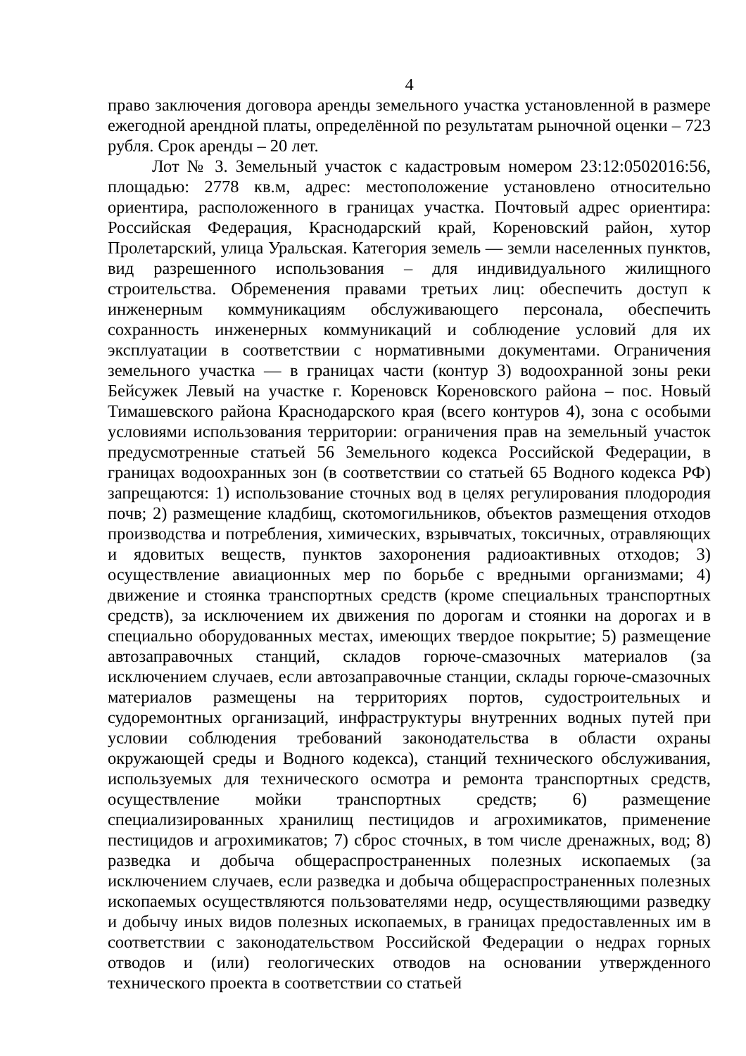4
право заключения договора аренды земельного участка установленной в размере ежегодной арендной платы, определённой по результатам рыночной оценки – 723 рубля. Срок аренды – 20 лет.
Лот № 3. Земельный участок с кадастровым номером 23:12:0502016:56, площадью: 2778 кв.м, адрес: местоположение установлено относительно ориентира, расположенного в границах участка. Почтовый адрес ориентира: Российская Федерация, Краснодарский край, Кореновский район, хутор Пролетарский, улица Уральская. Категория земель — земли населенных пунктов, вид разрешенного использования – для индивидуального жилищного строительства. Обременения правами третьих лиц: обеспечить доступ к инженерным коммуникациям обслуживающего персонала, обеспечить сохранность инженерных коммуникаций и соблюдение условий для их эксплуатации в соответствии с нормативными документами. Ограничения земельного участка — в границах части (контур 3) водоохранной зоны реки Бейсужек Левый на участке г. Кореновск Кореновского района – пос. Новый Тимашевского района Краснодарского края (всего контуров 4), зона с особыми условиями использования территории: ограничения прав на земельный участок предусмотренные статьей 56 Земельного кодекса Российской Федерации, в границах водоохранных зон (в соответствии со статьей 65 Водного кодекса РФ) запрещаются: 1) использование сточных вод в целях регулирования плодородия почв; 2) размещение кладбищ, скотомогильников, объектов размещения отходов производства и потребления, химических, взрывчатых, токсичных, отравляющих и ядовитых веществ, пунктов захоронения радиоактивных отходов; 3) осуществление авиационных мер по борьбе с вредными организмами; 4) движение и стоянка транспортных средств (кроме специальных транспортных средств), за исключением их движения по дорогам и стоянки на дорогах и в специально оборудованных местах, имеющих твердое покрытие; 5) размещение автозаправочных станций, складов горюче-смазочных материалов (за исключением случаев, если автозаправочные станции, склады горюче-смазочных материалов размещены на территориях портов, судостроительных и судоремонтных организаций, инфраструктуры внутренних водных путей при условии соблюдения требований законодательства в области охраны окружающей среды и Водного кодекса), станций технического обслуживания, используемых для технического осмотра и ремонта транспортных средств, осуществление мойки транспортных средств; 6) размещение специализированных хранилищ пестицидов и агрохимикатов, применение пестицидов и агрохимикатов; 7) сброс сточных, в том числе дренажных, вод; 8) разведка и добыча общераспространенных полезных ископаемых (за исключением случаев, если разведка и добыча общераспространенных полезных ископаемых осуществляются пользователями недр, осуществляющими разведку и добычу иных видов полезных ископаемых, в границах предоставленных им в соответствии с законодательством Российской Федерации о недрах горных отводов и (или) геологических отводов на основании утвержденного технического проекта в соответствии со статьей